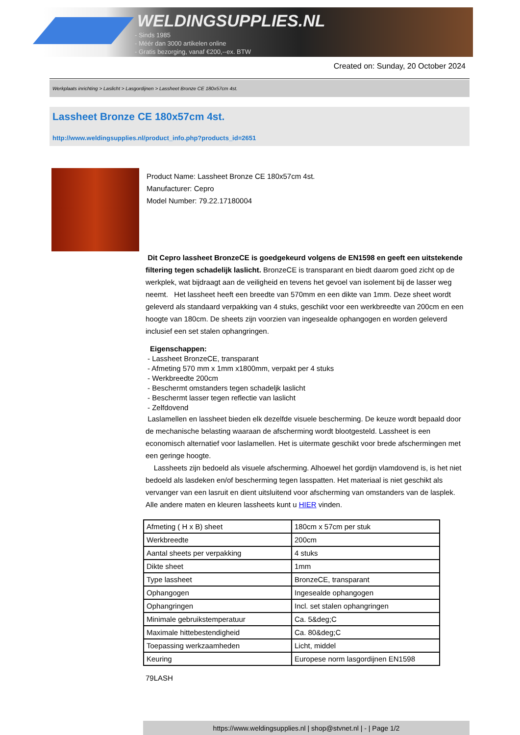WELDINGSUPPLIES.NL
- Sinds 1985
- Méér dan 3000 artikelen online
- Gratis bezorging, vanaf €200,--ex. BTW
Created on: Sunday, 20 October 2024
Werkplaats inrichting > Laslicht > Lasgordijnen > Lassheet Bronze CE 180x57cm 4st.
Lassheet Bronze CE 180x57cm 4st.
http://www.weldingsupplies.nl/product_info.php?products_id=2651
Product Name: Lassheet Bronze CE 180x57cm 4st.
Manufacturer: Cepro
Model Number: 79.22.17180004
Dit Cepro lassheet BronzeCE is goedgekeurd volgens de EN1598 en geeft een uitstekende filtering tegen schadelijk laslicht. BronzeCE is transparant en biedt daarom goed zicht op de werkplek, wat bijdraagt aan de veiligheid en tevens het gevoel van isolement bij de lasser weg neemt. Het lassheet heeft een breedte van 570mm en een dikte van 1mm. Deze sheet wordt geleverd als standaard verpakking van 4 stuks, geschikt voor een werkbreedte van 200cm en een hoogte van 180cm. De sheets zijn voorzien van ingesealde ophangogen en worden geleverd inclusief een set stalen ophangringen.
Eigenschappen:
- Lassheet BronzeCE, transparant
- Afmeting 570 mm x 1mm x1800mm, verpakt per 4 stuks
- Werkbreedte 200cm
- Beschermt omstanders tegen schadeljk laslicht
- Beschermt lasser tegen reflectie van laslicht
- Zelfdovend
Laslamellen en lassheet bieden elk dezelfde visuele bescherming. De keuze wordt bepaald door de mechanische belasting waaraan de afscherming wordt blootgesteld. Lassheet is een economisch alternatief voor laslamellen. Het is uitermate geschikt voor brede afschermingen met een geringe hoogte.
Lassheets zijn bedoeld als visuele afscherming. Alhoewel het gordijn vlamdovend is, is het niet bedoeld als lasdeken en/of bescherming tegen lasspatten. Het materiaal is niet geschikt als vervanger van een lasruit en dient uitsluitend voor afscherming van omstanders van de lasplek. Alle andere maten en kleuren lassheets kunt u HIER vinden.
| Afmeting ( H x B) sheet | 180cm x 57cm per stuk |
| Werkbreedte | 200cm |
| Aantal sheets per verpakking | 4 stuks |
| Dikte sheet | 1mm |
| Type lassheet | BronzeCE, transparant |
| Ophangogen | Ingesealde ophangogen |
| Ophangringen | Incl. set stalen ophangringen |
| Minimale gebruikstemperatuur | Ca. 5&deg;C |
| Maximale hittebestendigheid | Ca. 80&deg;C |
| Toepassing werkzaamheden | Licht, middel |
| Keuring | Europese norm lasgordijnen EN1598 |
79LASH
https://www.weldingsupplies.nl | shop@stvnet.nl | - | Page 1/2